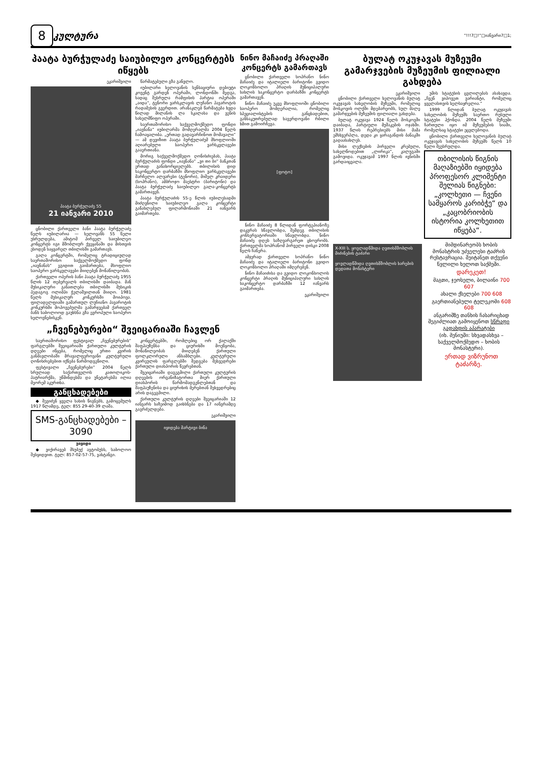8
კულტურა
“!!!7□!“□იანვარი7□1;
პაატა ბურჭულაძე საიუბილეო კონცერტებს იწყებს
ეკარიშვილი
პაატა ბურჭულაძე 55
21 იანვარი 2010
ცნობილი ქართველი ბანი პაატა ბურჭულაძე წელს იუბილარია — ხელოვანს 55 წელი უსრულდება, ამიტომ პირველ საიუბილეო კონცერტს იგი მშობლიურ ქვეყანაში და მისთვის ესოდენ საყვარელ თბილისში გამართავს.
გალა კონცერტში, რომელიც ტრადიციულად საერთაშორისო საქველმოქმედო ფონდ „იავნანას“ ეგიდით გაიმართება, მსოფლიო საოპერო ვარსკვლავები მიიღებენ მონაწილეობას.
ქართველი ოპერის ბანი პაატა ბურჭულაძე 1955 წლის 12 თებერვალს თბილისში დაიბადა. მან მუსიკალური განათლება თბილისში მუსიკის პედაგოგ ოლიმპი ჭელაშვილთან მიიღო. 1981 წელს მუსიკალურ კონკურსში მოიპოვა. ფილადელფიაში გამართულ ლუჩიანო პავაროტის კონკურსში მოპოვებულმა გამარჯვებამ ქართველ ბანს საბოლოოდ გაუხსნა გზა ევროპული საოპერო ხელოვნებისკენ.
წარმატებული გზა განვლო.
იუბილარი ხელოვანის სენსაციური დებიუტი კოვენტ გარდენ ოპერაში, ლონდონში შედგა, სადაც შესრულა რამფისის პარტია ოპერაში „აიდა“, ტენორი ვარსკლავის ლუჩანო პავაროტის რადამესის გვერდით. არანაკლებ წარმატება ხვდა წილად მილანის ლა სკალასა და ვენის სახელმწიფო ოპერაში.
საერთაშორისო საქველმოქმედო ფონდი „იავნანა“ იუბილარმა მომღერალმა 2004 წელს ჩამოაყალიბა. „ერთად გადავარჩინოთ მომავალი“ — ამ დევიზით პაატა ბურჭულაძემ მსოფლიოში აღიარებული საოპერო ვარსკვლავები გააერთიანა.
მორიგ საქველმოქმედო ღონისძიებას, პაატა ბურჭულაძის ფონდი „იავნანა“ „ვი თი ბი“ ბანკთან ერთად განახორციელებს. თბილისის დიდ საკონცერტო დარბაზში მსოფლიო ვარსკვლავები მარჩელო ალვარესი (ტენორი), მიშელ კრაიდერი (სოპრანო), ამბროჯო მაესტრი (ბარიტონი) და პაატა ბურჭულაძე საიუბილეო გალა-კონცერტს გამართავენ.
პაატა ბურჭულაძის 55-ე წლის იუბილესადმი მიძღვნილი საიუბილეო გალა კონცერტი განახლებულ ფილარმონიაში 21 იანვარს გაიმართება.
„ჩვენებურები“ შვეიცარიაში ჩავლენ
საერთაშორისო ფესტივალ „ჩვენებურების“ ფარგლებში შვეიცარიაში ქართული კულტურის დღეები იწყება, რომელიც ერთი კვირის განმავლობაში მრავალფეროვანი კულტურული ღონისძიებებით იქნება წარმოდგენილი.
ფესტივალი „ჩვენებურები“ 2004 წელს სრულიად საქართველოს კათოლიკოს-პატრიარქმა, უწმინდესმა და უნეტარესმა ილია მეორემ აკურთხა.
განცხადებები
◆ შევიძენ ყველა სახის წიგნებს, გამოცემულს 1917 წლამდე, ტელ: 855 29-40-39 ლაშა.
SMS-განცხადებები – 3090
ვიყიდი
◆ ვიქირავებ მსუბუქ ავტობუსს, საბოლოო შესყიდვით. ტელ: 857-02-57-75, ვახტანგი.
კონცერტებში, რომლებიც ორ ქალაქში შაფჰაუზენსა და ციურიხში მოეწყობა, მონაწილეობას მიიღებენ ქართული ფოლკლორული ანსამბლები. კულტურული კვირეულის ფარგლებში შედგება შეხვედრები ქართული დიასპორის წევრებთან.
შვეიცარიაში დაგეგმილი ქართული კულტურის დღეების ორგანიზატორთა მიერ ქართული დიასპორის წარმომადგენლებთან და შაფჰაუზენისა და ციურიხის მერებთან შეხვედრებიც არის დაგეგმილი.
ქართული კულტურის დღეები შვეიცარიაში 12 იანვარს საზეიმოდ გაიხსნება და 17 იანვრამდე გაგრძელდება.
ეკარიშვილი
იყიდება მარტივი ბინა
ნინო მაჩაიძე პრაღაში კონცერტს გამართავს
ცნობილი ქართველი სოპრანო ნინო მაჩაიძე და იტალიელი ბარიტონი გვიდო ლოკონსოლო პრაღის მუნიციპალური სახლის საკონცერტო დარბაზში კონცერტს გამართავენ.
ნინო მაჩაიძე უკვე მსოფლიოში ცნობილი საოპერო მომღერალია, რომელიც სპეციალისტების განცხადებით, განსაკუთრებულად ხავერდოვანი რბილი ხმით გამოირჩევა.
[ფოტო]
ნინო მაჩაიძე 8 წლიდან ფორტეპიანოზე დაკვრას სწავლობდა, შემდეგ თბილისის კონსერვატორიაში სწავლობდა. ნინო მაჩაიძე დღეს საზღვარგარეთ ცხოვრობს. ქართველმა სოპრანომ პირველი დისკი 2008 წელს ჩაწერა.
ამჯერად ქართველი სოპრანო ნინო მაჩაიძე და იტალიელი ბარიტონი გვიდო ლოკონსოლო პრაღაში იმღერებენ.
ნინო მაჩაიძისა და გვიდო ლოკონსოლოს კონცერტი პრაღის მუნიციპალური სახლის საკონცერტო დარბაზში 12 იანვარს გაიმართება.
ეკარიშვილი
ბულატ ოკუჯავას მუზეუმი გამარჯვების მუზეუმის ფილიალი გახდება
ეკარიშვილი
ცნობილი ქართველი ხელოვანის ბულატ ოკუჯავას სახელობის მუზეუმი, რომელიც მოსკოვის ოლქში მდებარეობს, სულ მალე გამარჯვების მუზეუმის ფილიალი გახდება.
ბულატ ოკუჯავა 1924 წელს მოსკოვში დაიბადა, პარტიული მუშაკების ოჯახში. 1937 წლის რეპრესიებს მისი მამა ემსხვერპლა, დედა კი ყარაგანდის ბანაკში გადაასახლეს.
მისი ლექსების პირველი კრებული, სახელწოდებით „ლირიკა“, კალუგაში გამოვიდა. ოკუჯავამ 1997 წლის ივნისში გარდაიცვალა.
უმის სტატუსის ცვლილებას ასახავდა. „ჩვენ ვიპოვეთ ვარიანტი, რომელიც ყველასთვის ხელსაყრელია.“
1999 წლიდან ბულატ ოკუჯავას სახელობის მუზეუმს საერთო რუსული სტატუსი ჰქონდა. 2004 წელს მუზეუმი ჩართული იყო იმ მუზეუმების სიაში, რომელსაც სტატუსი ეცვლებოდა.
ცნობილი ქართველი ხელოვანის ბულატ ოკუჯავას სახელობის მუზეუმს წელს 10 წელი შეუსრულდა.
თბილისის წიგნის მაღაზიებში იყიდება პროფესორ კლიმენტი შელიას წიგნები: „კოლხეთი — ჩვენი სამყაროს კარიბჭე“ და „კაცობრიობის ისტორია კოლხეთით იწყება“.
X-XIII ს. ყოვლადწმიდა ღვთისმშობლის მიძინების ტაძარი
ყოვლადწმიდა ღვთისმშობლის ხარების დედათა მონასტერი
მიმდინარეობს ხობის მონასტრის უძველესი ტაძრის რესტავრაცია. შეიტანეთ თქვენი წვლილი ხელოთ საქმეში.
დარეკეთ!
მაგთი, ჯეოსელი, ბილაინი 700 607
ახალი ქსელები 700 608
გაერთიანებული ტელეკომი 608 608
ანგარიშზე თანხის ჩასარიცხად შეგიძლიათ გამოიყენოთ სწრაფი გადახდის აპარატები
(იხ. მენიუში: სხვადასხვა – საქველმოქმედო – ხობის მონასტერი).
ერთად ვიზრუნოთ ტაძარზე.